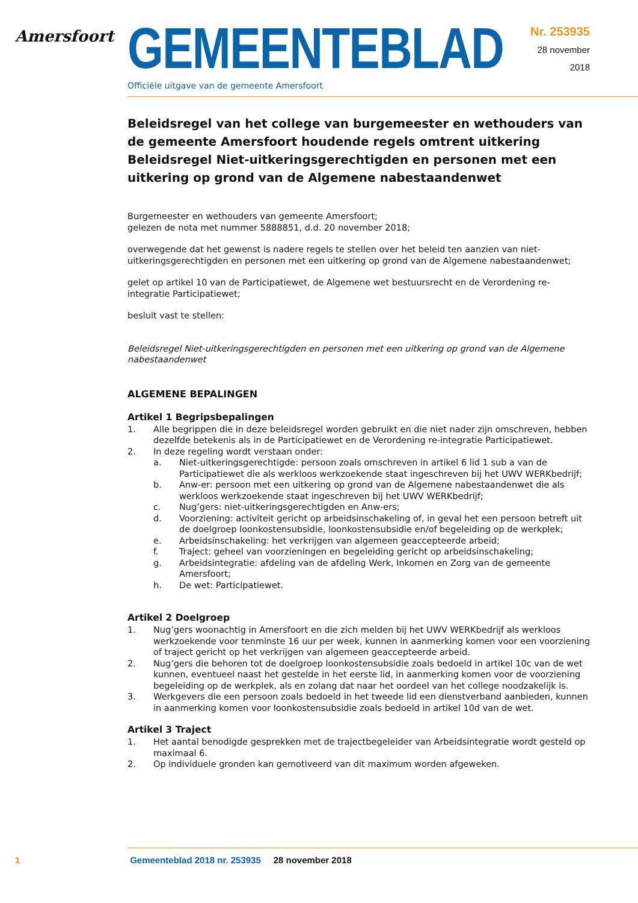Amersfoort
GEMEENTEBLAD
Officiële uitgave van de gemeente Amersfoort
Nr. 253935
28 november
2018
Beleidsregel van het college van burgemeester en wethouders van de gemeente Amersfoort houdende regels omtrent uitkering Beleidsregel Niet-uitkeringsgerechtigden en personen met een uitkering op grond van de Algemene nabestaandenwet
Burgemeester en wethouders van gemeente Amersfoort;
gelezen de nota met nummer 5888851, d.d. 20 november 2018;
overwegende dat het gewenst is nadere regels te stellen over het beleid ten aanzien van niet-uitkeringsgerechtigden en personen met een uitkering op grond van de Algemene nabestaandenwet;
gelet op artikel 10 van de Participatiewet, de Algemene wet bestuursrecht en de Verordening re-integratie Participatiewet;
besluit vast te stellen:
Beleidsregel Niet-uitkeringsgerechtigden en personen met een uitkering op grond van de Algemene nabestaandenwet
ALGEMENE BEPALINGEN
Artikel 1 Begripsbepalingen
1. Alle begrippen die in deze beleidsregel worden gebruikt en die niet nader zijn omschreven, hebben dezelfde betekenis als in de Participatiewet en de Verordening re-integratie Participatiewet.
2. In deze regeling wordt verstaan onder:
a. Niet-uitkeringsgerechtigde: persoon zoals omschreven in artikel 6 lid 1 sub a van de Participatiewet die als werkloos werkzoekende staat ingeschreven bij het UWV WERKbedrijf;
b. Anw-er: persoon met een uitkering op grond van de Algemene nabestaandenwet die als werkloos werkzoekende staat ingeschreven bij het UWV WERKbedrijf;
c. Nug’gers: niet-uitkeringsgerechtigden en Anw-ers;
d. Voorziening: activiteit gericht op arbeidsinschakeling of, in geval het een persoon betreft uit de doelgroep loonkostensubsidie, loonkostensubsidie en/of begeleiding op de werkplek;
e. Arbeidsinschakeling: het verkrijgen van algemeen geaccepteerde arbeid;
f. Traject: geheel van voorzieningen en begeleiding gericht op arbeidsinschakeling;
g. Arbeidsintegratie: afdeling van de afdeling Werk, Inkomen en Zorg van de gemeente Amersfoort;
h. De wet: Participatiewet.
Artikel 2 Doelgroep
1. Nug’gers woonachtig in Amersfoort en die zich melden bij het UWV WERKbedrijf als werkloos werkzoekende voor tenminste 16 uur per week, kunnen in aanmerking komen voor een voorziening of traject gericht op het verkrijgen van algemeen geaccepteerde arbeid.
2. Nug’gers die behoren tot de doelgroep loonkostensubsidie zoals bedoeld in artikel 10c van de wet kunnen, eventueel naast het gestelde in het eerste lid, in aanmerking komen voor de voorziening begeleiding op de werkplek, als en zolang dat naar het oordeel van het college noodzakelijk is.
3. Werkgevers die een persoon zoals bedoeld in het tweede lid een dienstverband aanbieden, kunnen in aanmerking komen voor loonkostensubsidie zoals bedoeld in artikel 10d van de wet.
Artikel 3 Traject
1. Het aantal benodigde gesprekken met de trajectbegeleider van Arbeidsintegratie wordt gesteld op maximaal 6.
2. Op individuele gronden kan gemotiveerd van dit maximum worden afgeweken.
1 Gemeenteblad 2018 nr. 253935 28 november 2018